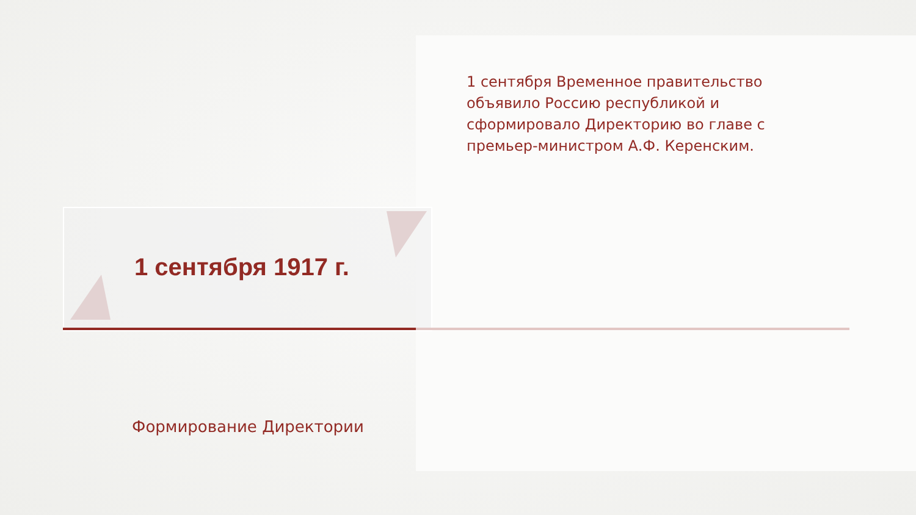1 сентября Временное правительство объявило Россию республикой и сформировало Директорию во главе с премьер-министром А.Ф. Керенским.
1 сентября 1917 г.
Формирование Директории